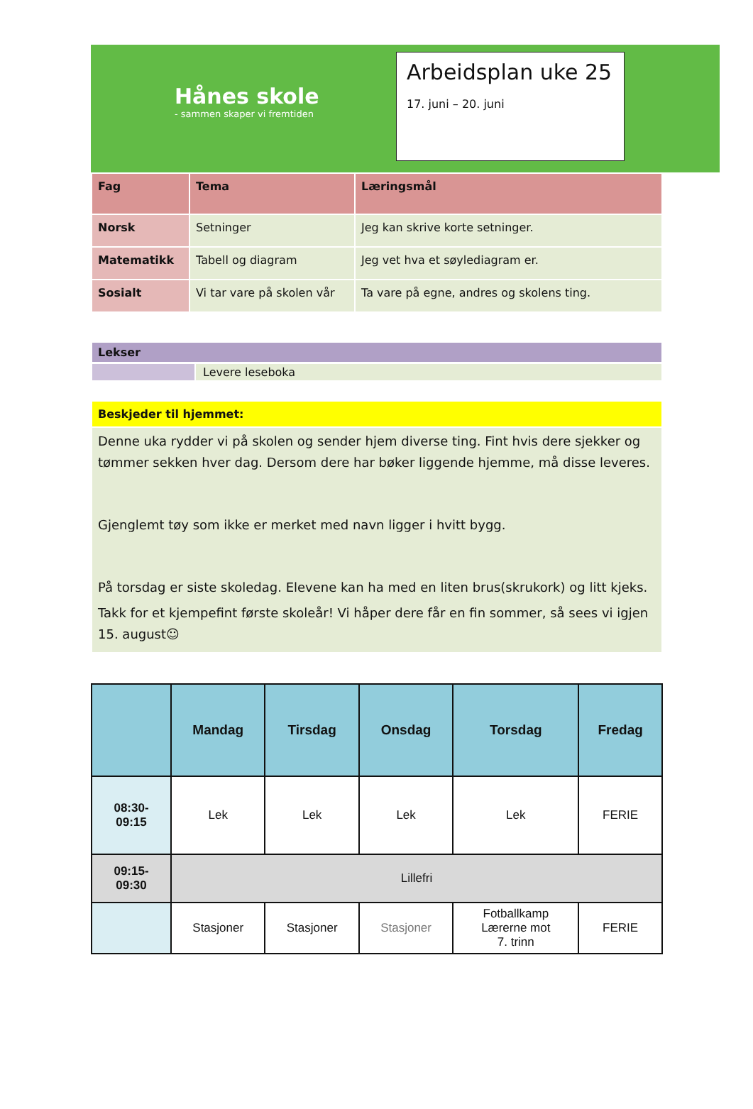Hånes skole
- sammen skaper vi fremtiden
Arbeidsplan uke 25
17. juni – 20. juni
| Fag | Tema | Læringsmål |
| Norsk | Setninger | Jeg kan skrive korte setninger. |
| Matematikk | Tabell og diagram | Jeg vet hva et søylediagram er. |
| Sosialt | Vi tar vare på skolen vår | Ta vare på egne, andres og skolens ting. |
Lekser
Levere leseboka
Beskjeder til hjemmet:
Denne uka rydder vi på skolen og sender hjem diverse ting. Fint hvis dere sjekker og tømmer sekken hver dag. Dersom dere har bøker liggende hjemme, må disse leveres.
Gjenglemt tøy som ikke er merket med navn ligger i hvitt bygg.
På torsdag er siste skoledag. Elevene kan ha med en liten brus(skrukork) og litt kjeks.
Takk for et kjempefint første skoleår! Vi håper dere får en fin sommer, så sees vi igjen 15. august☺
| | Mandag | Tirsdag | Onsdag | Torsdag | Fredag |
| --- | --- | --- | --- | --- | --- |
| 08:30- 09:15 | Lek | Lek | Lek | Lek | FERIE |
| 09:15- 09:30 | Lillefri | | | | |
| | Stasjoner | Stasjoner | Stasjoner | Fotballkamp Lærerne mot 7. trinn | FERIE |